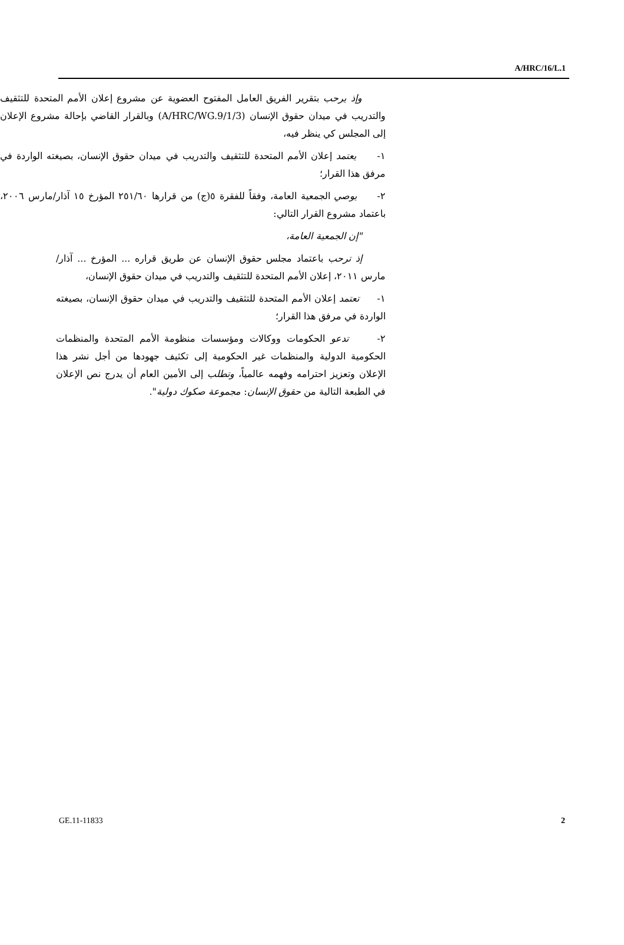A/HRC/16/L.1
وإذ يرحب بتقرير الفريق العامل المفتوح العضوية عن مشروع إعلان الأمم المتحدة للتثقيف والتدريب في ميدان حقوق الإنسان (A/HRC/WG.9/1/3) وبالقرار القاضي بإحالة مشروع الإعلان إلى المجلس كي ينظر فيه،
١- يعتمد إعلان الأمم المتحدة للتثقيف والتدريب في ميدان حقوق الإنسان، بصيغته الواردة في مرفق هذا القرار؛
٢- يوصي الجمعية العامة، وفقاً للفقرة ٥(ج) من قرارها ٢٥١/٦٠ المؤرخ ١٥ آذار/مارس ٢٠٠٦، باعتماد مشروع القرار التالي:
"إن الجمعية العامة،
إذ ترحب باعتماد مجلس حقوق الإنسان عن طريق قراره ... المؤرخ ... آذار/مارس ٢٠١١، إعلان الأمم المتحدة للتثقيف والتدريب في ميدان حقوق الإنسان،
١- تعتمد إعلان الأمم المتحدة للتثقيف والتدريب في ميدان حقوق الإنسان، بصيغته الواردة في مرفق هذا القرار؛
٢- تدعو الحكومات ووكالات ومؤسسات منظومة الأمم المتحدة والمنظمات الحكومية الدولية والمنظمات غير الحكومية إلى تكثيف جهودها من أجل نشر هذا الإعلان وتعزيز احترامه وفهمه عالمياً، وتطلب إلى الأمين العام أن يدرج نص الإعلان في الطبعة التالية من حقوق الإنسان: مجموعة صكوك دولية".
GE.11-11833 2